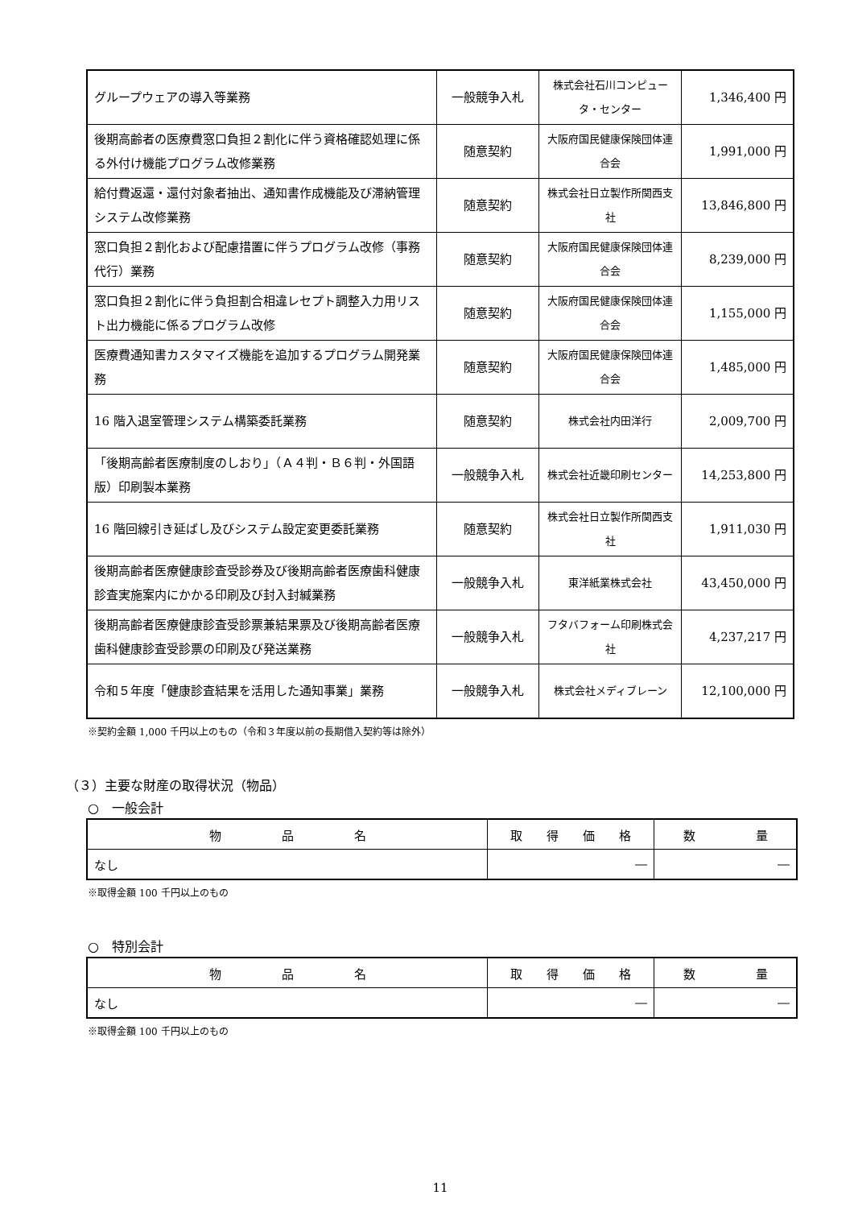| グループウェアの導入等業務 | 一般競争入札 | 株式会社石川コンピュータ・センター | 1,346,400 円 |
| 後期高齢者の医療費窓口負担２割化に伴う資格確認処理に係る外付け機能プログラム改修業務 | 随意契約 | 大阪府国民健康保険団体連合会 | 1,991,000 円 |
| 給付費返還・還付対象者抽出、通知書作成機能及び滞納管理システム改修業務 | 随意契約 | 株式会社日立製作所関西支社 | 13,846,800 円 |
| 窓口負担２割化および配慮措置に伴うプログラム改修（事務代行）業務 | 随意契約 | 大阪府国民健康保険団体連合会 | 8,239,000 円 |
| 窓口負担２割化に伴う負担割合相違レセプト調整入力用リスト出力機能に係るプログラム改修 | 随意契約 | 大阪府国民健康保険団体連合会 | 1,155,000 円 |
| 医療費通知書カスタマイズ機能を追加するプログラム開発業務 | 随意契約 | 大阪府国民健康保険団体連合会 | 1,485,000 円 |
| 16 階入退室管理システム構築委託業務 | 随意契約 | 株式会社内田洋行 | 2,009,700 円 |
| 「後期高齢者医療制度のしおり」（Ａ４判・Ｂ６判・外国語版）印刷製本業務 | 一般競争入札 | 株式会社近畿印刷センター | 14,253,800 円 |
| 16 階回線引き延ばし及びシステム設定変更委託業務 | 随意契約 | 株式会社日立製作所関西支社 | 1,911,030 円 |
| 後期高齢者医療健康診査受診券及び後期高齢者医療歯科健康診査実施案内にかかる印刷及び封入封緘業務 | 一般競争入札 | 東洋紙業株式会社 | 43,450,000 円 |
| 後期高齢者医療健康診査受診票兼結果票及び後期高齢者医療歯科健康診査受診票の印刷及び発送業務 | 一般競争入札 | フタバフォーム印刷株式会社 | 4,237,217 円 |
| 令和５年度「健康診査結果を活用した通知事業」業務 | 一般競争入札 | 株式会社メディブレーン | 12,100,000 円 |
※契約金額 1,000 千円以上のもの（令和３年度以前の長期借入契約等は除外）
（３）主要な財産の取得状況（物品）
○　一般会計
| 物 品 名 | 取 得 価 格 | 数 量 |
| --- | --- | --- |
| なし | ― | ― |
※取得金額 100 千円以上のもの
○　特別会計
| 物 品 名 | 取 得 価 格 | 数 量 |
| --- | --- | --- |
| なし | ― | ― |
※取得金額 100 千円以上のもの
11